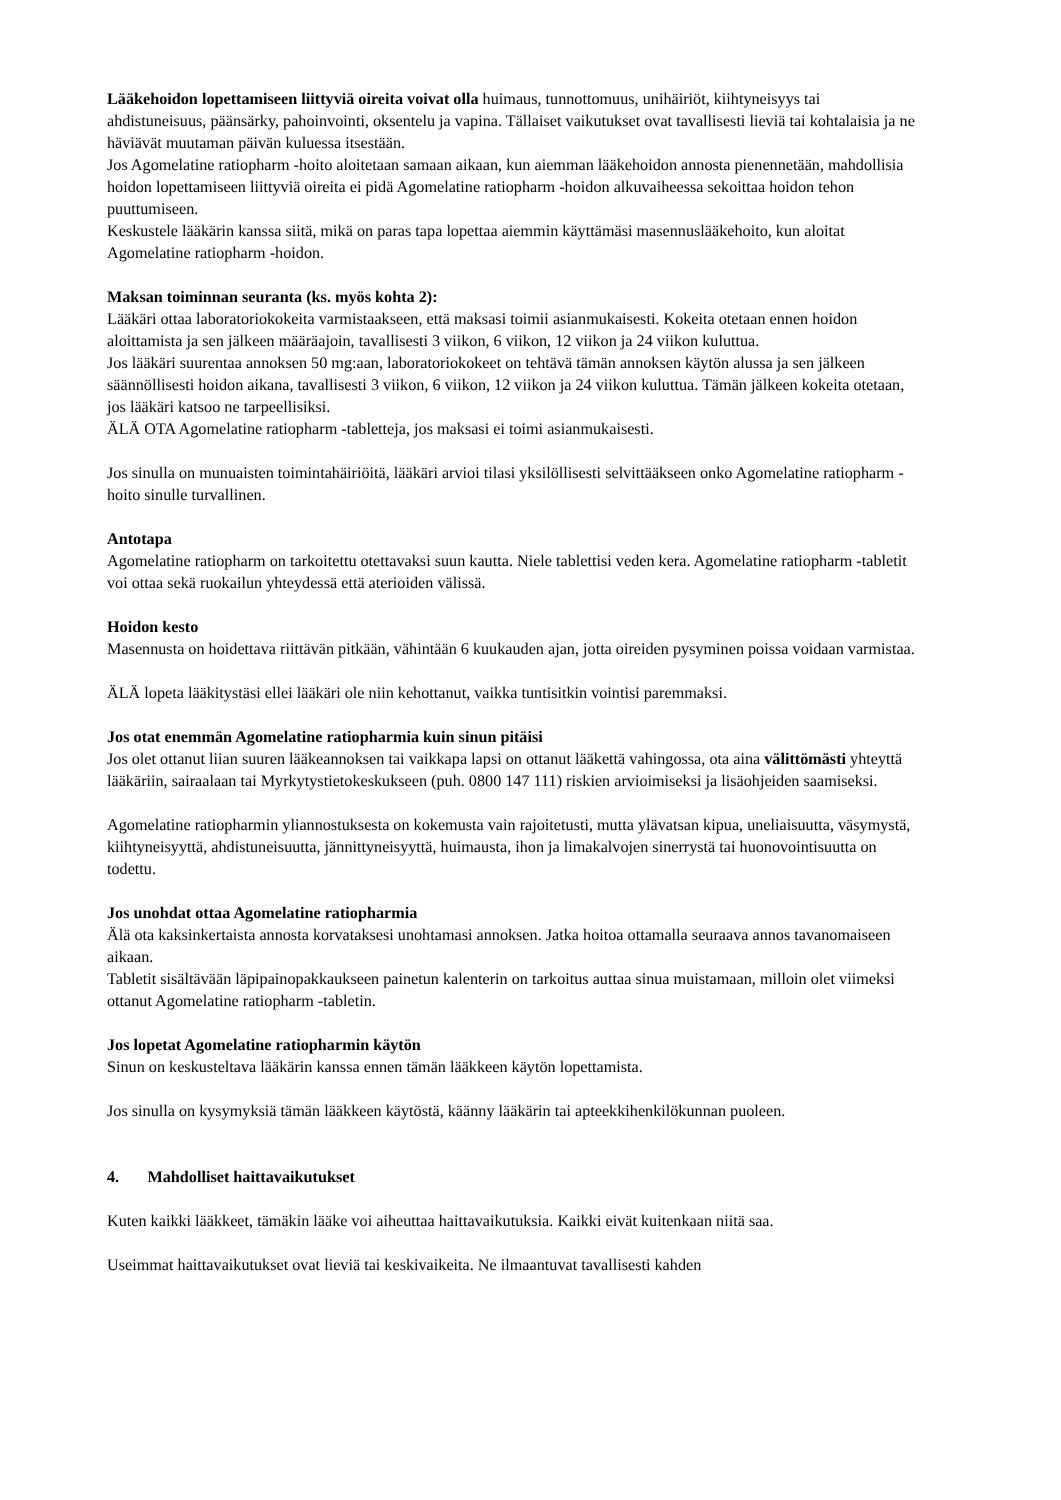Lääkehoidon lopettamiseen liittyviä oireita voivat olla huimaus, tunnottomuus, unihäiriöt, kiihtyneisyys tai ahdistuneisuus, päänsärky, pahoinvointi, oksentelu ja vapina. Tällaiset vaikutukset ovat tavallisesti lieviä tai kohtalaisia ja ne häviävät muutaman päivän kuluessa itsestään.
Jos Agomelatine ratiopharm -hoito aloitetaan samaan aikaan, kun aiemman lääkehoidon annosta pienennetään, mahdollisia hoidon lopettamiseen liittyviä oireita ei pidä Agomelatine ratiopharm -hoidon alkuvaiheessa sekoittaa hoidon tehon puuttumiseen.
Keskustele lääkärin kanssa siitä, mikä on paras tapa lopettaa aiemmin käyttämäsi masennuslääkehoito, kun aloitat Agomelatine ratiopharm -hoidon.
Maksan toiminnan seuranta (ks. myös kohta 2):
Lääkäri ottaa laboratoriokokeita varmistaakseen, että maksasi toimii asianmukaisesti. Kokeita otetaan ennen hoidon aloittamista ja sen jälkeen määräajoin, tavallisesti 3 viikon, 6 viikon, 12 viikon ja 24 viikon kuluttua.
Jos lääkäri suurentaa annoksen 50 mg:aan, laboratoriokokeet on tehtävä tämän annoksen käytön alussa ja sen jälkeen säännöllisesti hoidon aikana, tavallisesti 3 viikon, 6 viikon, 12 viikon ja 24 viikon kuluttua. Tämän jälkeen kokeita otetaan, jos lääkäri katsoo ne tarpeellisiksi.
ÄLÄ OTA Agomelatine ratiopharm -tabletteja, jos maksasi ei toimi asianmukaisesti.
Jos sinulla on munuaisten toimintahäiriöitä, lääkäri arvioi tilasi yksilöllisesti selvittääkseen onko Agomelatine ratiopharm -hoito sinulle turvallinen.
Antotapa
Agomelatine ratiopharm on tarkoitettu otettavaksi suun kautta. Niele tablettisi veden kera. Agomelatine ratiopharm -tabletit voi ottaa sekä ruokailun yhteydessä että aterioiden välissä.
Hoidon kesto
Masennusta on hoidettava riittävän pitkään, vähintään 6 kuukauden ajan, jotta oireiden pysyminen poissa voidaan varmistaa.
ÄLÄ lopeta lääkitystäsi ellei lääkäri ole niin kehottanut, vaikka tuntisitkin vointisi paremmaksi.
Jos otat enemmän Agomelatine ratiopharmia kuin sinun pitäisi
Jos olet ottanut liian suuren lääkeannoksen tai vaikkapa lapsi on ottanut lääkettä vahingossa, ota aina välittömästi yhteyttä lääkäriin, sairaalaan tai Myrkytystietokeskukseen (puh. 0800 147 111) riskien arvioimiseksi ja lisäohjeiden saamiseksi.
Agomelatine ratiopharmin yliannostuksesta on kokemusta vain rajoitetusti, mutta ylävatsan kipua, uneliaisuutta, väsymystä, kiihtyneisyyttä, ahdistuneisuutta, jännittyneisyyttä, huimausta, ihon ja limakalvojen sinerrystä tai huonovointisuutta on todettu.
Jos unohdat ottaa Agomelatine ratiopharmia
Älä ota kaksinkertaista annosta korvataksesi unohtamasi annoksen. Jatka hoitoa ottamalla seuraava annos tavanomaiseen aikaan.
Tabletit sisältävään läpipainopakkaukseen painetun kalenterin on tarkoitus auttaa sinua muistamaan, milloin olet viimeksi ottanut Agomelatine ratiopharm -tabletin.
Jos lopetat Agomelatine ratiopharmin käytön
Sinun on keskusteltava lääkärin kanssa ennen tämän lääkkeen käytön lopettamista.
Jos sinulla on kysymyksiä tämän lääkkeen käytöstä, käänny lääkärin tai apteekkihenkilökunnan puoleen.
4. Mahdolliset haittavaikutukset
Kuten kaikki lääkkeet, tämäkin lääke voi aiheuttaa haittavaikutuksia. Kaikki eivät kuitenkaan niitä saa.
Useimmat haittavaikutukset ovat lieviä tai keskivaikeita. Ne ilmaantuvat tavallisesti kahden